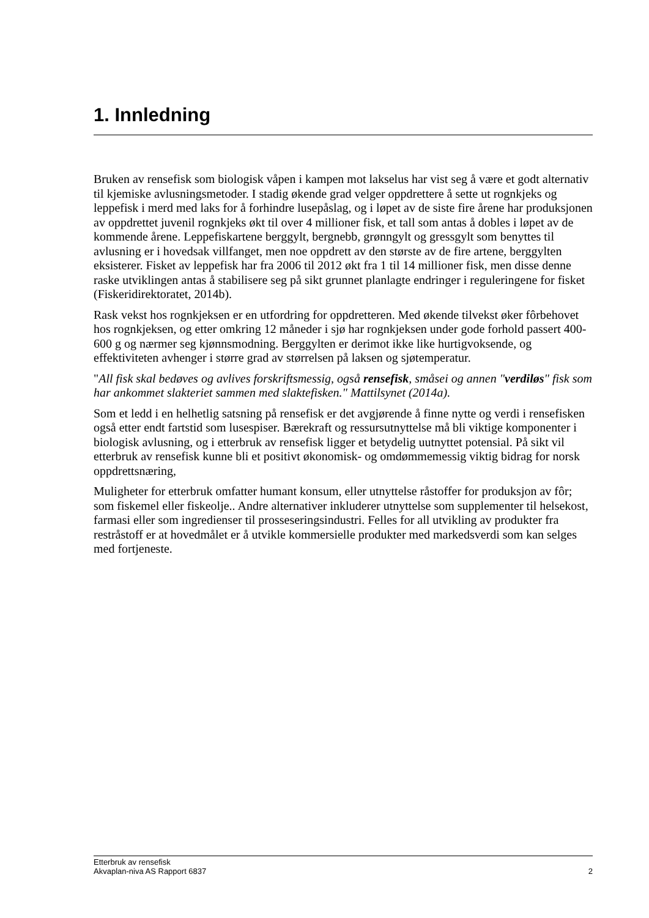1. Innledning
Bruken av rensefisk som biologisk våpen i kampen mot lakselus har vist seg å være et godt alternativ til kjemiske avlusningsmetoder. I stadig økende grad velger oppdrettere å sette ut rognkjeks og leppefisk i merd med laks for å forhindre lusepåslag, og i løpet av de siste fire årene har produksjonen av oppdrettet juvenil rognkjeks økt til over 4 millioner fisk, et tall som antas å dobles i løpet av de kommende årene. Leppefiskartene berggylt, bergnebb, grønngylt og gressgylt som benyttes til avlusning er i hovedsak villfanget, men noe oppdrett av den største av de fire artene, berggylten eksisterer. Fisket av leppefisk har fra 2006 til 2012 økt fra 1 til 14 millioner fisk, men disse denne raske utviklingen antas å stabilisere seg på sikt grunnet planlagte endringer i reguleringene for fisket (Fiskeridirektoratet, 2014b).
Rask vekst hos rognkjeksen er en utfordring for oppdretteren. Med økende tilvekst øker fôrbehovet hos rognkjeksen, og etter omkring 12 måneder i sjø har rognkjeksen under gode forhold passert 400-600 g og nærmer seg kjønnsmodning. Berggylten er derimot ikke like hurtigvoksende, og effektiviteten avhenger i større grad av størrelsen på laksen og sjøtemperatur.
"All fisk skal bedøves og avlives forskriftsmessig, også rensefisk, småsei og annen "verdiløs" fisk som har ankommet slakteriet sammen med slaktefisken." Mattilsynet (2014a).
Som et ledd i en helhetlig satsning på rensefisk er det avgjørende å finne nytte og verdi i rensefisken også etter endt fartstid som lusespiser. Bærekraft og ressursutnyttelse må bli viktige komponenter i biologisk avlusning, og i etterbruk av rensefisk ligger et betydelig uutnyttet potensial. På sikt vil etterbruk av rensefisk kunne bli et positivt økonomisk- og omdømmemessig viktig bidrag for norsk oppdrettsnæring,
Muligheter for etterbruk omfatter humant konsum, eller utnyttelse råstoffer for produksjon av fôr; som fiskemel eller fiskeolje.. Andre alternativer inkluderer utnyttelse som supplementer til helsekost, farmasi eller som ingredienser til prosseseringsindustri. Felles for all utvikling av produkter fra restråstoff er at hovedmålet er å utvikle kommersielle produkter med markedsverdi som kan selges med fortjeneste.
Etterbruk av rensefisk
Akvaplan-niva AS Rapport 6837 2